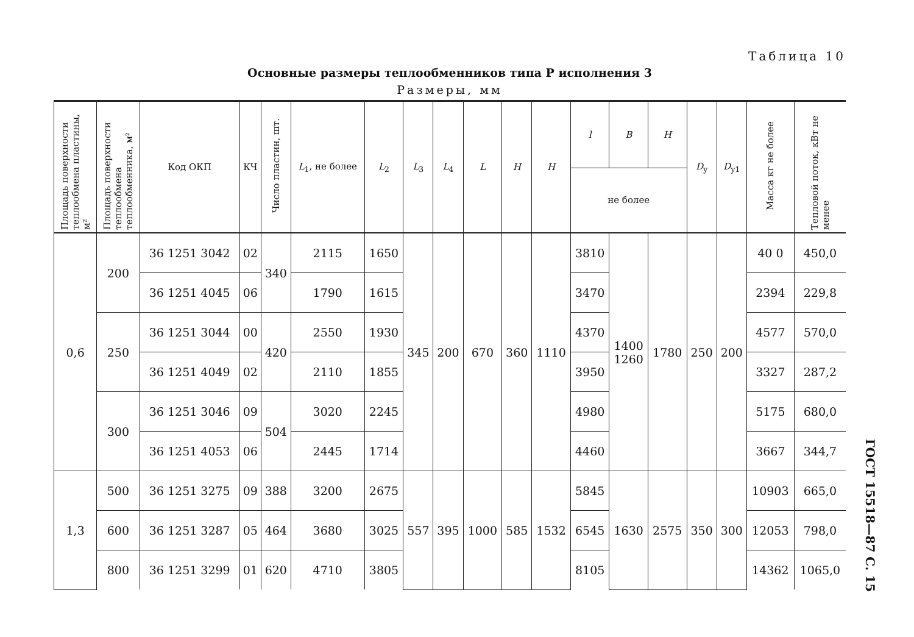Таблица 10
Основные размеры теплообменников типа Р исполнения 3
Размеры, мм
| Площадь поверхности теплообмена пластины, м² | Площадь поверхности теплообмена теплообменника, м² | Код ОКП | КЧ | Число пластин, шт. | L<sub>1</sub>, не более | L<sub>2</sub> | L<sub>3</sub> | L<sub>4</sub> | L | H | H | l | B | H | D<sub>у</sub> | D<sub>у1</sub> | Масса кг не более | Тепловой поток, кВт не менее |
| --- | --- | --- | --- | --- | --- | --- | --- | --- | --- | --- | --- | --- | --- | --- | --- | --- | --- | --- |
| | | | | | | | | | | | | не более | | | | | | |
| 0,6 | 200 | 36 1251 3042 | 02 | 340 | 2115 | 1650 | 345 | 200 | 670 | 360 | 1110 | 3810 | 1400 1260 | 1780 | 250 | 200 | 40 0 | 450,0 |
| | | 36 1251 4045 | 06 | | 1790 | 1615 | | | | | | 3470 | | | | | 2394 | 229,8 |
| | 250 | 36 1251 3044 | 00 | 420 | 2550 | 1930 | | | | | | 4370 | | | | | 4577 | 570,0 |
| | | 36 1251 4049 | 02 | | 2110 | 1855 | | | | | | 3950 | | | | | 3327 | 287,2 |
| | 300 | 36 1251 3046 | 09 | 504 | 3020 | 2245 | | | | | | 4980 | | | | | 5175 | 680,0 |
| | | 36 1251 4053 | 06 | | 2445 | 1714 | | | | | | 4460 | | | | | 3667 | 344,7 |
| 1,3 | 500 | 36 1251 3275 | 09 | 388 | 3200 | 2675 | 557 | 395 | 1000 | 585 | 1532 | 5845 | 1630 | 2575 | 350 | 300 | 10903 | 665,0 |
| | 600 | 36 1251 3287 | 05 | 464 | 3680 | 3025 | | | | | | 6545 | | | | | 12053 | 798,0 |
| | 800 | 36 1251 3299 | 01 | 620 | 4710 | 3805 | | | | | | 8105 | | | | | 14362 | 1065,0 |
ГОСТ 15518—87 С. 15